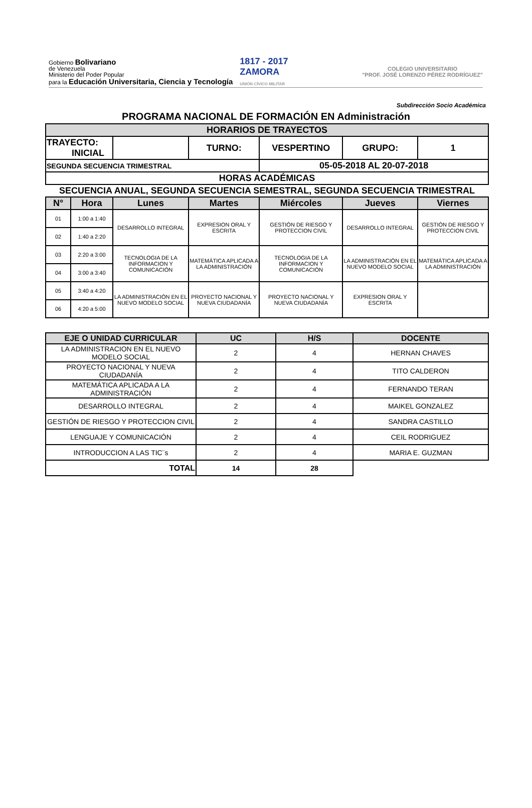Gobierno Bolivariano
de Venezuela
Ministerio del Poder Popular
para la Educación Universitaria, Ciencia y Tecnología
1817 - 2017
ZAMORA
UNIÓN CÍVICO MILITAR
COLEGIO UNIVERSITARIO
"PROF. JOSÉ LORENZO PÉREZ RODRÍGUEZ"
Subdirección Socio Académica
PROGRAMA NACIONAL DE FORMACIÓN EN Administración
| HORARIOS DE TRAYECTOS | | | | | | |
| --- | --- | --- | --- | --- | --- | --- |
| TRAYECTO: INICIAL | | | TURNO: | VESPERTINO | GRUPO: | 1 |
| SEGUNDA SECUENCIA TRIMESTRAL | | | | 05-05-2018 AL 20-07-2018 | | |
| HORAS ACADÉMICAS | | | | | | |
| SECUENCIA ANUAL, SEGUNDA SECUENCIA SEMESTRAL, SEGUNDA SECUENCIA TRIMESTRAL | | | | | | |
| N° | Hora | Lunes | Martes | Miércoles | Jueves | Viernes |
| 01 | 1:00 a 1:40 | DESARROLLO INTEGRAL | EXPRESION ORAL Y ESCRITA | GESTIÓN DE RIESGO Y PROTECCION CIVIL | DESARROLLO INTEGRAL | GESTIÓN DE RIESGO Y PROTECCION CIVIL |
| 02 | 1:40 a 2:20 | | | | | |
| 03 | 2:20 a 3:00 | TECNOLOGIA DE LA INFORMACION Y COMUNICACIÓN | MATEMÁTICA APLICADA A LA ADMINISTRACIÓN | TECNOLOGIA DE LA INFORMACION Y COMUNICACIÓN | LA ADMINISTRACIÓN EN EL NUEVO MODELO SOCIAL | MATEMÁTICA APLICADA A LA ADMINISTRACIÓN |
| 04 | 3:00 a 3:40 | | | | | |
| 05 | 3:40 a 4:20 | LA ADMINISTRACIÓN EN EL NUEVO MODELO SOCIAL | PROYECTO NACIONAL Y NUEVA CIUDADANÍA | PROYECTO NACIONAL Y NUEVA CIUDADANÍA | EXPRESION ORAL Y ESCRITA | |
| 06 | 4:20 a 5:00 | | | | | |
| EJE O UNIDAD CURRICULAR | UC | H/S | DOCENTE |
| --- | --- | --- | --- |
| LA ADMINISTRACION EN EL NUEVO MODELO SOCIAL | 2 | 4 | HERNAN CHAVES |
| PROYECTO NACIONAL Y NUEVA CIUDADANÍA | 2 | 4 | TITO CALDERON |
| MATEMÁTICA APLICADA A LA ADMINISTRACIÓN | 2 | 4 | FERNANDO TERAN |
| DESARROLLO INTEGRAL | 2 | 4 | MAIKEL GONZALEZ |
| GESTIÓN DE RIESGO Y PROTECCION CIVIL | 2 | 4 | SANDRA CASTILLO |
| LENGUAJE Y COMUNICACIÓN | 2 | 4 | CEIL RODRIGUEZ |
| INTRODUCCION A LAS TIC¨s | 2 | 4 | MARIA E. GUZMAN |
| TOTAL | 14 | 28 | |